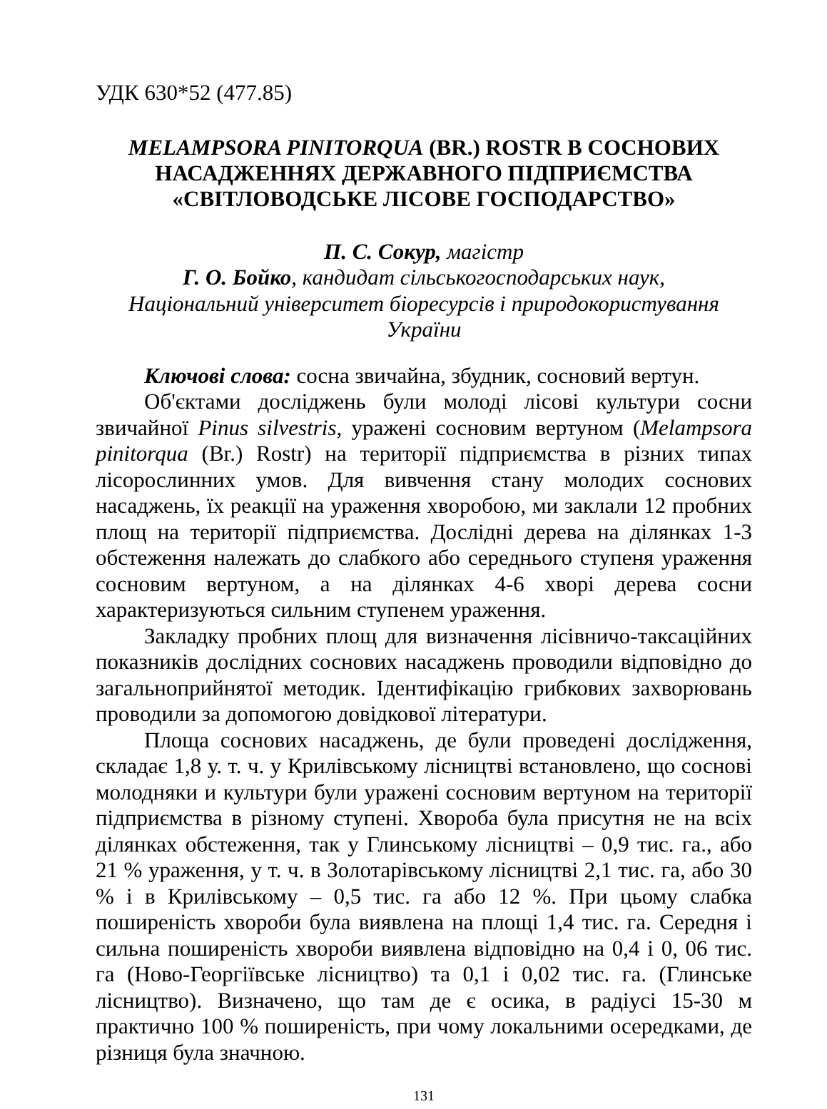УДК 630*52 (477.85)
MELAMPSORA PINITORQUA (BR.) ROSTR В СОСНОВИХ НАСАДЖЕННЯХ ДЕРЖАВНОГО ПІДПРИЄМСТВА «СВІТЛОВОДСЬКЕ ЛІСОВЕ ГОСПОДАРСТВО»
П. С. Сокур, магістр
Г. О. Бойко, кандидат сільськогосподарських наук,
Національний університет біоресурсів і природокористування України
Ключові слова: сосна звичайна, збудник, сосновий вертун.
Об'єктами досліджень були молоді лісові культури сосни звичайної Pinus silvestris, уражені сосновим вертуном (Melampsora pinitorqua (Br.) Rostr) на території підприємства в різних типах лісорослинних умов. Для вивчення стану молодих соснових насаджень, їх реакції на ураження хворобою, ми заклали 12 пробних площ на території підприємства. Дослідні дерева на ділянках 1-3 обстеження належать до слабкого або середнього ступеня ураження сосновим вертуном, а на ділянках 4-6 хворі дерева сосни характеризуються сильним ступенем ураження.
Закладку пробних площ для визначення лісівничо-таксаційних показників дослідних соснових насаджень проводили відповідно до загальноприйнятої методик. Ідентифікацію грибкових захворювань проводили за допомогою довідкової літератури.
Площа соснових насаджень, де були проведені дослідження, складає 1,8 у. т. ч. у Крилівському лісництві встановлено, що соснові молодняки и культури були уражені сосновим вертуном на території підприємства в різному ступені. Хвороба була присутня не на всіх ділянках обстеження, так у Глинському лісництві – 0,9 тис. га., або 21 % ураження, у т. ч. в Золотарівському лісництві 2,1 тис. га, або 30 % і в Крилівському – 0,5 тис. га або 12 %. При цьому слабка поширеність хвороби була виявлена на площі 1,4 тис. га. Середня і сильна поширеність хвороби виявлена відповідно на 0,4 і 0, 06 тис. га (Ново-Георгіївське лісництво) та 0,1 і 0,02 тис. га. (Глинське лісництво). Визначено, що там де є осика, в радіусі 15-30 м практично 100 % поширеність, при чому локальними осередками, де різниця була значною.
131